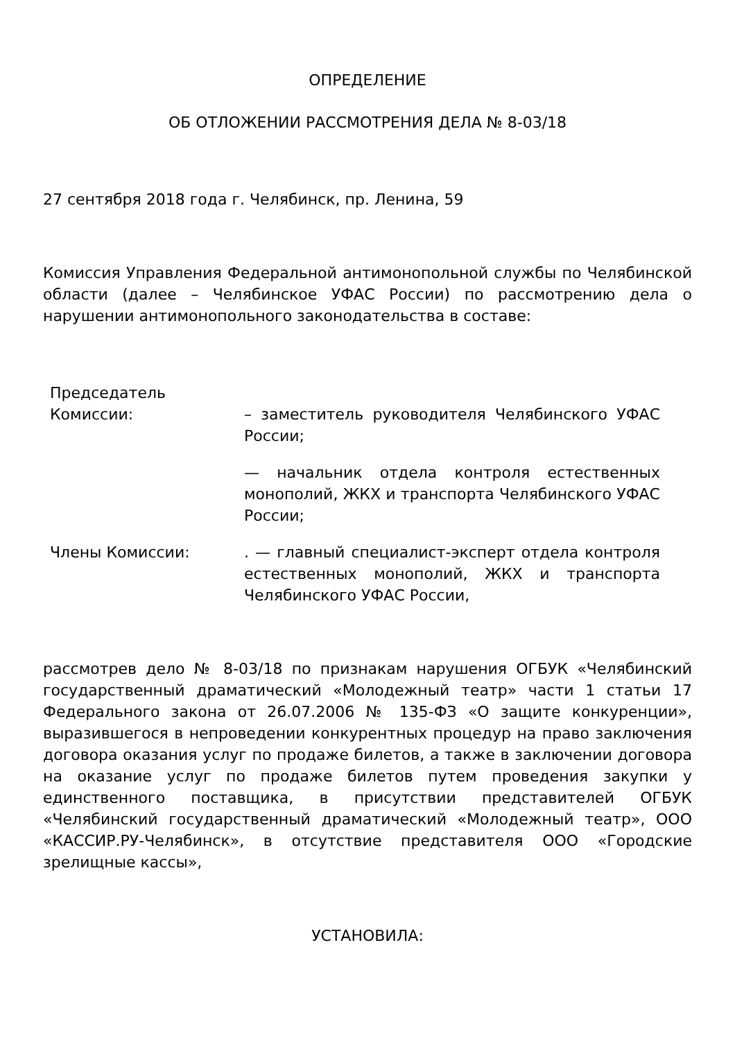ОПРЕДЕЛЕНИЕ
ОБ ОТЛОЖЕНИИ РАССМОТРЕНИЯ ДЕЛА № 8-03/18
27 сентября 2018 года г. Челябинск, пр. Ленина, 59
Комиссия Управления Федеральной антимонопольной службы по Челябинской области (далее – Челябинское УФАС России) по рассмотрению дела о нарушении антимонопольного законодательства в составе:
Председатель Комиссии:
– заместитель руководителя Челябинского УФАС России;
— начальник отдела контроля естественных монополий, ЖКХ и транспорта Челябинского УФАС России;
Члены Комиссии: . — главный специалист-эксперт отдела контроля естественных монополий, ЖКХ и транспорта Челябинского УФАС России,
рассмотрев дело № 8-03/18 по признакам нарушения ОГБУК «Челябинский государственный драматический «Молодежный театр» части 1 статьи 17 Федерального закона от 26.07.2006 № 135-ФЗ «О защите конкуренции», выразившегося в непроведении конкурентных процедур на право заключения договора оказания услуг по продаже билетов, а также в заключении договора на оказание услуг по продаже билетов путем проведения закупки у единственного поставщика, в присутствии представителей ОГБУК «Челябинский государственный драматический «Молодежный театр», ООО «КАССИР.РУ-Челябинск», в отсутствие представителя ООО «Городские зрелищные кассы»,
УСТАНОВИЛА: